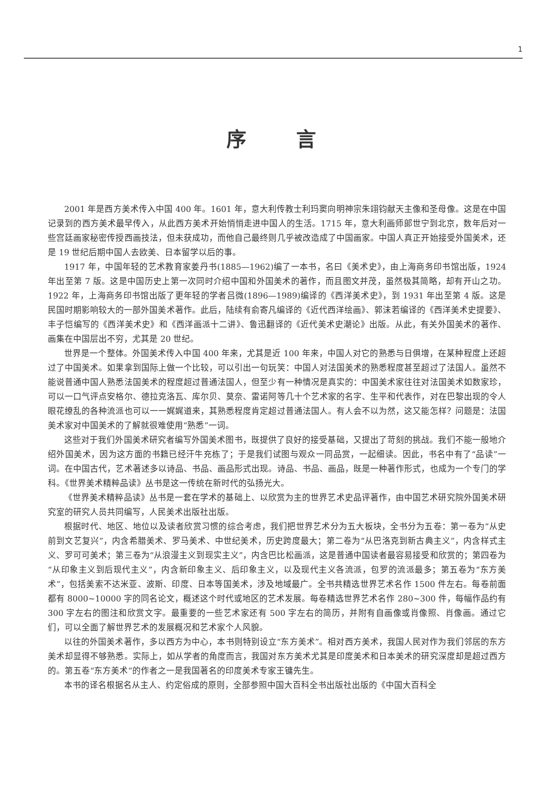1
序言
2001 年是西方美术传入中国 400 年。1601 年，意大利传教士利玛窦向明神宗朱翊钧献天主像和圣母像。这是在中国记录到的西方美术最早传入，从此西方美术开始悄悄走进中国人的生活。1715 年，意大利画师郎世宁到北京，数年后对一些宫廷画家秘密传授西画技法，但未获成功，而他自己最终则几乎被改造成了中国画家。中国人真正开始接受外国美术，还是 19 世纪后期中国人去欧美、日本留学以后的事。
1917 年，中国年轻的艺术教育家姜丹书(1885—1962)编了一本书，名曰《美术史》，由上海商务印书馆出版，1924 年出至第 7 版。这是中国历史上第一次同时介绍中国和外国美术的著作，而且图文并茂，虽然极其简略，却有开山之功。1922 年，上海商务印书馆出版了更年轻的学者吕微(1896—1989)编译的《西洋美术史》，到 1931 年出至第 4 版。这是民国时期影响较大的一部外国美术著作。此后，陆续有俞寄凡编译的《近代西洋绘画》、郭沫若编译的《西洋美术史提要》、丰子恺编写的《西洋美术史》和《西洋画派十二讲》、鲁迅翻译的《近代美术史潮论》出版。从此，有关外国美术的著作、画集在中国层出不穷，尤其是 20 世纪。
世界是一个整体。外国美术传入中国 400 年来，尤其是近 100 年来，中国人对它的熟悉与日俱增，在某种程度上还超过了中国美术。如果拿到国际上做一个比较，可以引出一句玩笑：中国人对法国美术的熟悉程度甚至超过了法国人。虽然不能说普通中国人熟悉法国美术的程度超过普通法国人，但至少有一种情况是真实的：中国美术家往往对法国美术如数家珍，可以一口气评点安格尔、德拉克洛瓦、库尔贝、莫奈、雷诺阿等几十个艺术家的名字、生平和代表作，对在巴黎出现的令人眼花缭乱的各种流派也可以一一娓娓道来，其熟悉程度肯定超过普通法国人。有人会不以为然，这又能怎样？问题是：法国美术家对中国美术的了解就很难使用“熟悉”一词。
这些对于我们外国美术研究者编写外国美术图书，既提供了良好的接受基础，又提出了苛刻的挑战。我们不能一般地介绍外国美术，因为这方面的书籍已经汗牛充栋了；于是我们试图与观众一同品赏，一起细读。因此，书名中有了“品读”一词。在中国古代，艺术著述多以诗品、书品、画品形式出现。诗品、书品、画品，既是一种著作形式，也成为一个专门的学科。《世界美术精粹品读》丛书是这一传统在新时代的弘扬光大。
《世界美术精粹品读》丛书是一套在学术的基础上、以欣赏为主的世界艺术史品评著作，由中国艺术研究院外国美术研究室的研究人员共同编写，人民美术出版社出版。
根据时代、地区、地位以及读者欣赏习惯的综合考虑，我们把世界艺术分为五大板块，全书分为五卷：第一卷为“从史前到文艺复兴”，内含希腊美术、罗马美术、中世纪美术，历史跨度最大；第二卷为“从巴洛克到新古典主义”，内含样式主义、罗可可美术；第三卷为“从浪漫主义到现实主义”，内含巴比松画派，这是普通中国读者最容易接受和欣赏的；第四卷为“从印象主义到后现代主义”，内含新印象主义、后印象主义，以及现代主义各流派，包罗的流派最多；第五卷为“东方美术”，包括美索不达米亚、波斯、印度、日本等国美术，涉及地域最广。全书共精选世界艺术名作 1500 件左右。每卷前面都有 8000~10000 字的同名论文，概述这个时代或地区的艺术发展。每卷精选世界艺术名作 280~300 件，每幅作品约有 300 字左右的图注和欣赏文字。最重要的一些艺术家还有 500 字左右的简历，并附有自画像或肖像照、肖像画。通过它们，可以全面了解世界艺术的发展概况和艺术家个人风貌。
以往的外国美术著作，多以西方为中心，本书则特别设立“东方美术”。相对西方美术，我国人民对作为我们邻居的东方美术却显得不够熟悉。实际上，如从学者的角度而言，我国对东方美术尤其是印度美术和日本美术的研究深度却是超过西方的。第五卷“东方美术”的作者之一是我国著名的印度美术专家王镛先生。
本书的译名根据名从主人、约定俗成的原则，全部参照中国大百科全书出版社出版的《中国大百科全